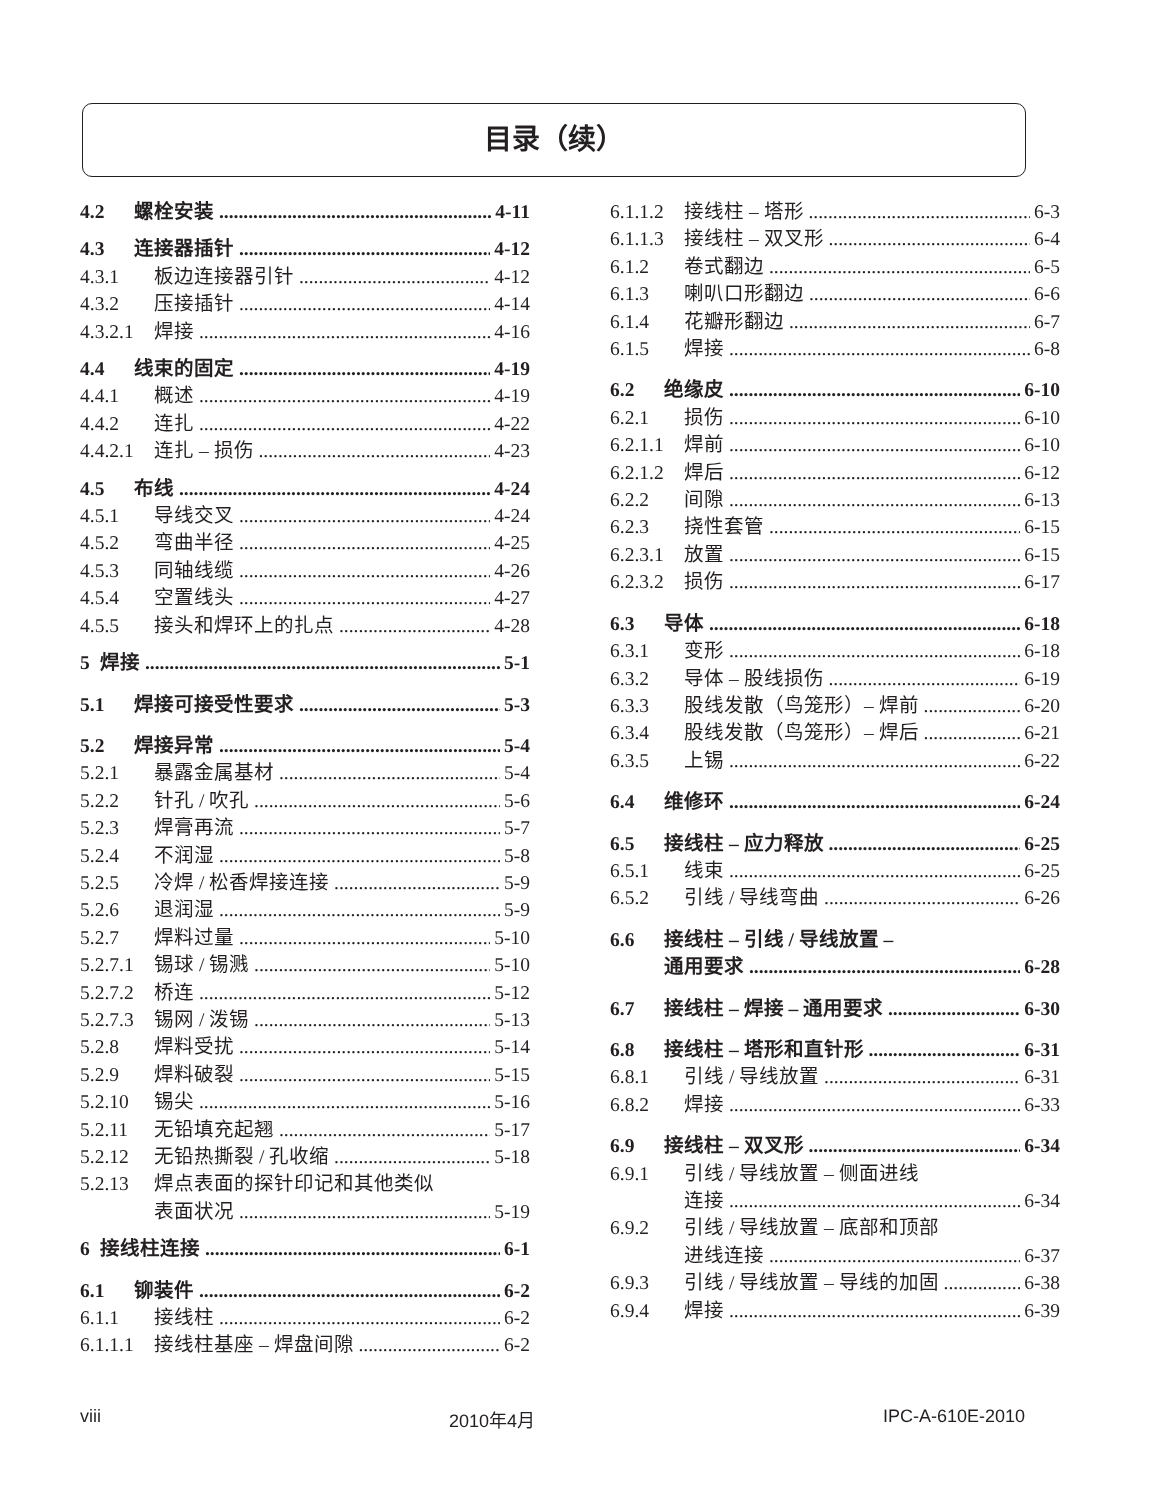目录（续）
4.2 螺栓安装 4-11
4.3 连接器插针 4-12
4.3.1 板边连接器引针 4-12
4.3.2 压接插针 4-14
4.3.2.1 焊接 4-16
4.4 线束的固定 4-19
4.4.1 概述 4-19
4.4.2 连扎 4-22
4.4.2.1 连扎 – 损伤 4-23
4.5 布线 4-24
4.5.1 导线交叉 4-24
4.5.2 弯曲半径 4-25
4.5.3 同轴线缆 4-26
4.5.4 空置线头 4-27
4.5.5 接头和焊环上的扎点 4-28
5 焊接 5-1
5.1 焊接可接受性要求 5-3
5.2 焊接异常 5-4
5.2.1 暴露金属基材 5-4
5.2.2 针孔 / 吹孔 5-6
5.2.3 焊膏再流 5-7
5.2.4 不润湿 5-8
5.2.5 冷焊 / 松香焊接连接 5-9
5.2.6 退润湿 5-9
5.2.7 焊料过量 5-10
5.2.7.1 锡球 / 锡溅 5-10
5.2.7.2 桥连 5-12
5.2.7.3 锡网 / 泼锡 5-13
5.2.8 焊料受扰 5-14
5.2.9 焊料破裂 5-15
5.2.10 锡尖 5-16
5.2.11 无铅填充起翘 5-17
5.2.12 无铅热撕裂 / 孔收缩 5-18
5.2.13 焊点表面的探针印记和其他类似
表面状况 5-19
6 接线柱连接 6-1
6.1 铆装件 6-2
6.1.1 接线柱 6-2
6.1.1.1 接线柱基座 – 焊盘间隙 6-2
6.1.1.2 接线柱 – 塔形 6-3
6.1.1.3 接线柱 – 双叉形 6-4
6.1.2 卷式翻边 6-5
6.1.3 喇叭口形翻边 6-6
6.1.4 花瓣形翻边 6-7
6.1.5 焊接 6-8
6.2 绝缘皮 6-10
6.2.1 损伤 6-10
6.2.1.1 焊前 6-10
6.2.1.2 焊后 6-12
6.2.2 间隙 6-13
6.2.3 挠性套管 6-15
6.2.3.1 放置 6-15
6.2.3.2 损伤 6-17
6.3 导体 6-18
6.3.1 变形 6-18
6.3.2 导体 – 股线损伤 6-19
6.3.3 股线发散（鸟笼形）– 焊前 6-20
6.3.4 股线发散（鸟笼形）– 焊后 6-21
6.3.5 上锡 6-22
6.4 维修环 6-24
6.5 接线柱 – 应力释放 6-25
6.5.1 线束 6-25
6.5.2 引线 / 导线弯曲 6-26
6.6 接线柱 – 引线 / 导线放置 –
通用要求 6-28
6.7 接线柱 – 焊接 – 通用要求 6-30
6.8 接线柱 – 塔形和直针形 6-31
6.8.1 引线 / 导线放置 6-31
6.8.2 焊接 6-33
6.9 接线柱 – 双叉形 6-34
6.9.1 引线 / 导线放置 – 侧面进线
连接 6-34
6.9.2 引线 / 导线放置 – 底部和顶部
进线连接 6-37
6.9.3 引线 / 导线放置 – 导线的加固 6-38
6.9.4 焊接 6-39
viii 2010年4月 IPC-A-610E-2010